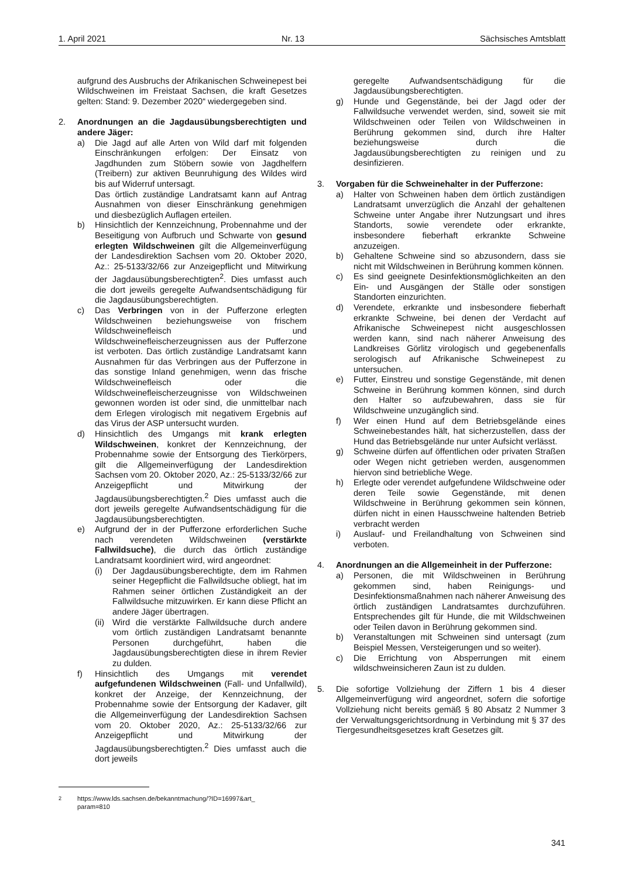1. April 2021 Nr. 13 Sächsisches Amtsblatt
aufgrund des Ausbruchs der Afrikanischen Schweinepest bei Wildschweinen im Freistaat Sachsen, die kraft Gesetzes gelten: Stand: 9. Dezember 2020“ wiedergegeben sind.
2. Anordnungen an die Jagdausübungsberechtigten und andere Jäger:
a) Die Jagd auf alle Arten von Wild darf mit folgenden Einschränkungen erfolgen: Der Einsatz von Jagdhunden zum Stöbern sowie von Jagdhelfern (Treibern) zur aktiven Beunruhigung des Wildes wird bis auf Widerruf untersagt.
Das örtlich zuständige Landratsamt kann auf Antrag Ausnahmen von dieser Einschränkung genehmigen und diesbezüglich Auflagen erteilen.
b) Hinsichtlich der Kennzeichnung, Probennahme und der Beseitigung von Aufbruch und Schwarte von gesund erlegten Wildschweinen gilt die Allgemeinverfügung der Landesdirektion Sachsen vom 20. Oktober 2020, Az.: 25-5133/32/66 zur Anzeigepflicht und Mitwirkung der Jagdausübungsberechtigten<sup>2</sup>. Dies umfasst auch die dort jeweils geregelte Aufwandsentschädigung für die Jagdausübungsberechtigten.
c) Das Verbringen von in der Pufferzone erlegten Wildschweinen beziehungsweise von frischem Wildschweinefleisch und Wildschweinefleischerzeugnissen aus der Pufferzone ist verboten. Das örtlich zuständige Landratsamt kann Ausnahmen für das Verbringen aus der Pufferzone in das sonstige Inland genehmigen, wenn das frische Wildschweinefleisch oder die Wildschweinefleischerzeugnisse von Wildschweinen gewonnen worden ist oder sind, die unmittelbar nach dem Erlegen virologisch mit negativem Ergebnis auf das Virus der ASP untersucht wurden.
d) Hinsichtlich des Umgangs mit krank erlegten Wildschweinen, konkret der Kennzeichnung, der Probennahme sowie der Entsorgung des Tierkörpers, gilt die Allgemeinverfügung der Landesdirektion Sachsen vom 20. Oktober 2020, Az.: 25-5133/32/66 zur Anzeigepflicht und Mitwirkung der Jagdausübungsberechtigten.<sup>2</sup> Dies umfasst auch die dort jeweils geregelte Aufwandsentschädigung für die Jagdausübungsberechtigten.
e) Aufgrund der in der Pufferzone erforderlichen Suche nach verendeten Wildschweinen (verstärkte Fallwildsuche), die durch das örtlich zuständige Landratsamt koordiniert wird, wird angeordnet:
(i) Der Jagdausübungsberechtigte, dem im Rahmen seiner Hegepflicht die Fallwildsuche obliegt, hat im Rahmen seiner örtlichen Zuständigkeit an der Fallwildsuche mitzuwirken. Er kann diese Pflicht an andere Jäger übertragen.
(ii)
Wird die verstärkte Fallwildsuche durch andere vom örtlich zuständigen Landratsamt benannte Personen durchgeführt, haben die Jagdausübungsberechtigten diese in ihrem Revier zu dulden.
f) Hinsichtlich des Umgangs mit verendet aufgefundenen Wildschweinen (Fall- und Unfallwild), konkret der Anzeige, der Kennzeichnung, der Probennahme sowie der Entsorgung der Kadaver, gilt die Allgemeinverfügung der Landesdirektion Sachsen vom 20. Oktober 2020, Az.: 25-5133/32/66 zur Anzeigepflicht und Mitwirkung der Jagdausübungsberechtigten.<sup>2</sup> Dies umfasst auch die dort jeweils
<sup>2</sup> https://www.lds.sachsen.de/bekanntmachung/?ID=16997&art_
param=810
geregelte Aufwandsentschädigung für die Jagdausübungsberechtigten.
g) Hunde und Gegenstände, bei der Jagd oder der Fallwildsuche verwendet werden, sind, soweit sie mit Wildschweinen oder Teilen von Wildschweinen in Berührung gekommen sind, durch ihre Halter beziehungsweise durch die Jagdausübungsberechtigten zu reinigen und zu desinfizieren.
3. Vorgaben für die Schweinehalter in der Pufferzone:
a) Halter von Schweinen haben dem örtlich zuständigen Landratsamt unverzüglich die Anzahl der gehaltenen Schweine unter Angabe ihrer Nutzungsart und ihres Standorts, sowie verendete oder erkrankte, insbesondere fieberhaft erkrankte Schweine anzuzeigen.
b) Gehaltene Schweine sind so abzusondern, dass sie nicht mit Wildschweinen in Berührung kommen können.
c) Es sind geeignete Desinfektionsmöglichkeiten an den Ein- und Ausgängen der Ställe oder sonstigen Standorten einzurichten.
d) Verendete, erkrankte und insbesondere fieberhaft erkrankte Schweine, bei denen der Verdacht auf Afrikanische Schweinepest nicht ausgeschlossen werden kann, sind nach näherer Anweisung des Landkreises Görlitz virologisch und gegebenenfalls serologisch auf Afrikanische Schweinepest zu untersuchen.
e) Futter, Einstreu und sonstige Gegenstände, mit denen Schweine in Berührung kommen können, sind durch den Halter so aufzubewahren, dass sie für Wildschweine unzugänglich sind.
f) Wer einen Hund auf dem Betriebsgelände eines Schweinebestandes hält, hat sicherzustellen, dass der Hund das Betriebsgelände nur unter Aufsicht verlässt.
g) Schweine dürfen auf öffentlichen oder privaten Straßen oder Wegen nicht getrieben werden, ausgenommen hiervon sind betriebliche Wege.
h) Erlegte oder verendet aufgefundene Wildschweine oder deren Teile sowie Gegenstände, mit denen Wildschweine in Berührung gekommen sein können, dürfen nicht in einen Hausschweine haltenden Betrieb verbracht werden
i) Auslauf- und Freilandhaltung von Schweinen sind verboten.
4. Anordnungen an die Allgemeinheit in der Pufferzone:
a) Personen, die mit Wildschweinen in Berührung gekommen sind, haben Reinigungs- und Desinfektionsmaßnahmen nach näherer Anweisung des örtlich zuständigen Landratsamtes durchzuführen. Entsprechendes gilt für Hunde, die mit Wildschweinen oder Teilen davon in Berührung gekommen sind.
b) Veranstaltungen mit Schweinen sind untersagt (zum Beispiel Messen, Versteigerungen und so weiter).
c) Die Errichtung von Absperrungen mit einem wildschweinsicheren Zaun ist zu dulden.
5. Die sofortige Vollziehung der Ziffern 1 bis 4 dieser Allgemeinverfügung wird angeordnet, sofern die sofortige Vollziehung nicht bereits gemäß § 80 Absatz 2 Nummer 3 der Verwaltungsgerichtsordnung in Verbindung mit § 37 des Tiergesundheitsgesetzes kraft Gesetzes gilt.
341